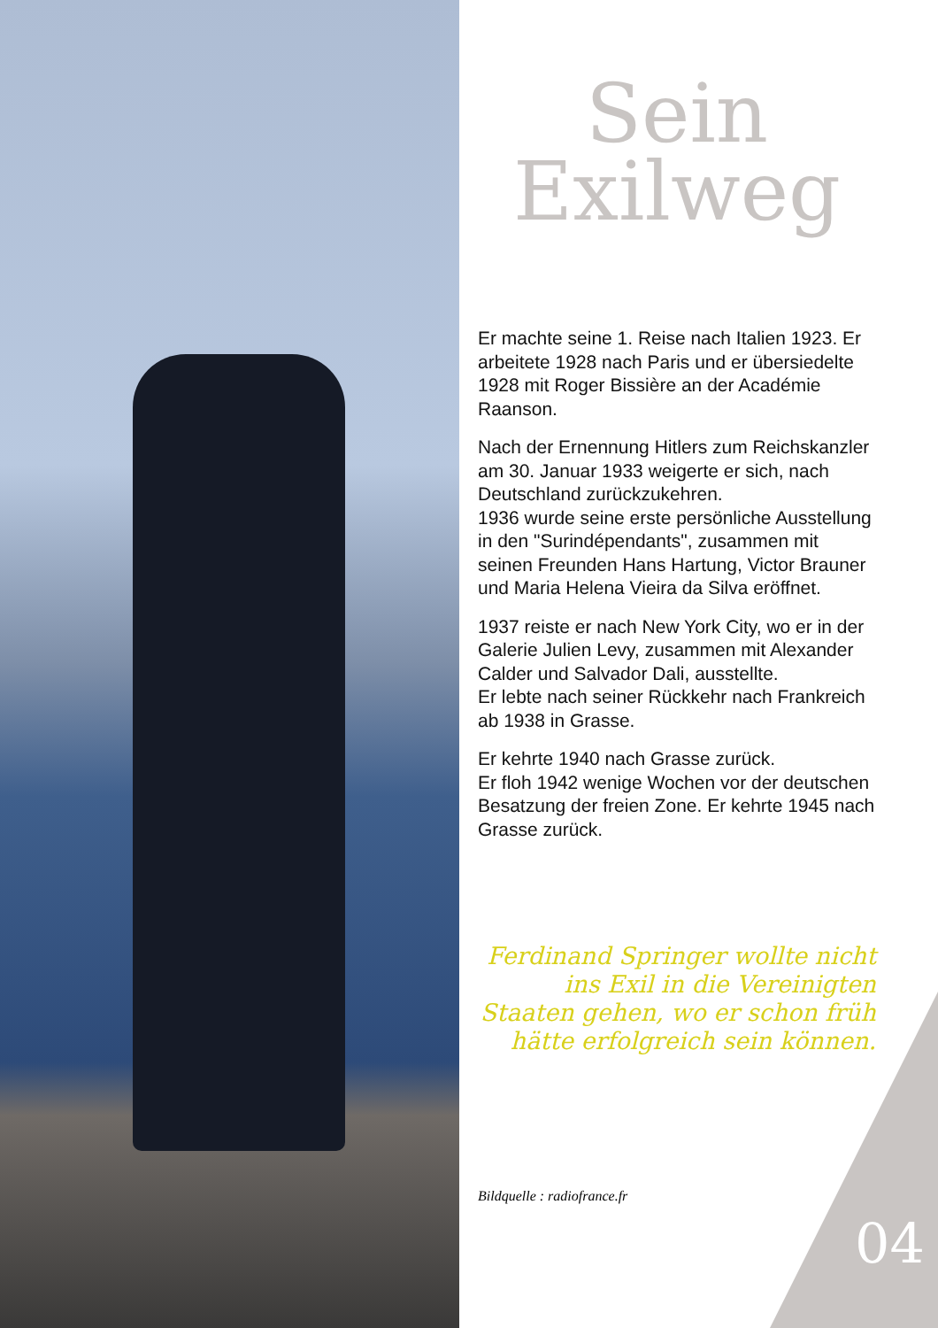Sein
Exilweg
Er machte seine 1. Reise nach Italien 1923. Er arbeitete 1928 nach Paris und er übersiedelte 1928 mit Roger Bissière an der Académie Raanson.
Nach der Ernennung Hitlers zum Reichskanzler am 30. Januar 1933 weigerte er sich, nach Deutschland zurückzukehren.
1936 wurde seine erste persönliche Ausstellung in den "Surindépendants", zusammen mit seinen Freunden Hans Hartung, Victor Brauner und Maria Helena Vieira da Silva eröffnet.
1937 reiste er nach New York City, wo er in der Galerie Julien Levy, zusammen mit Alexander Calder und Salvador Dali, ausstellte.
Er lebte nach seiner Rückkehr nach Frankreich ab 1938 in Grasse.
Er kehrte 1940 nach Grasse zurück.
Er floh 1942 wenige Wochen vor der deutschen Besatzung der freien Zone. Er kehrte 1945 nach Grasse zurück.
Ferdinand Springer wollte nicht ins Exil in die Vereinigten Staaten gehen, wo er schon früh hätte erfolgreich sein können.
Bildquelle : radiofrance.fr
04